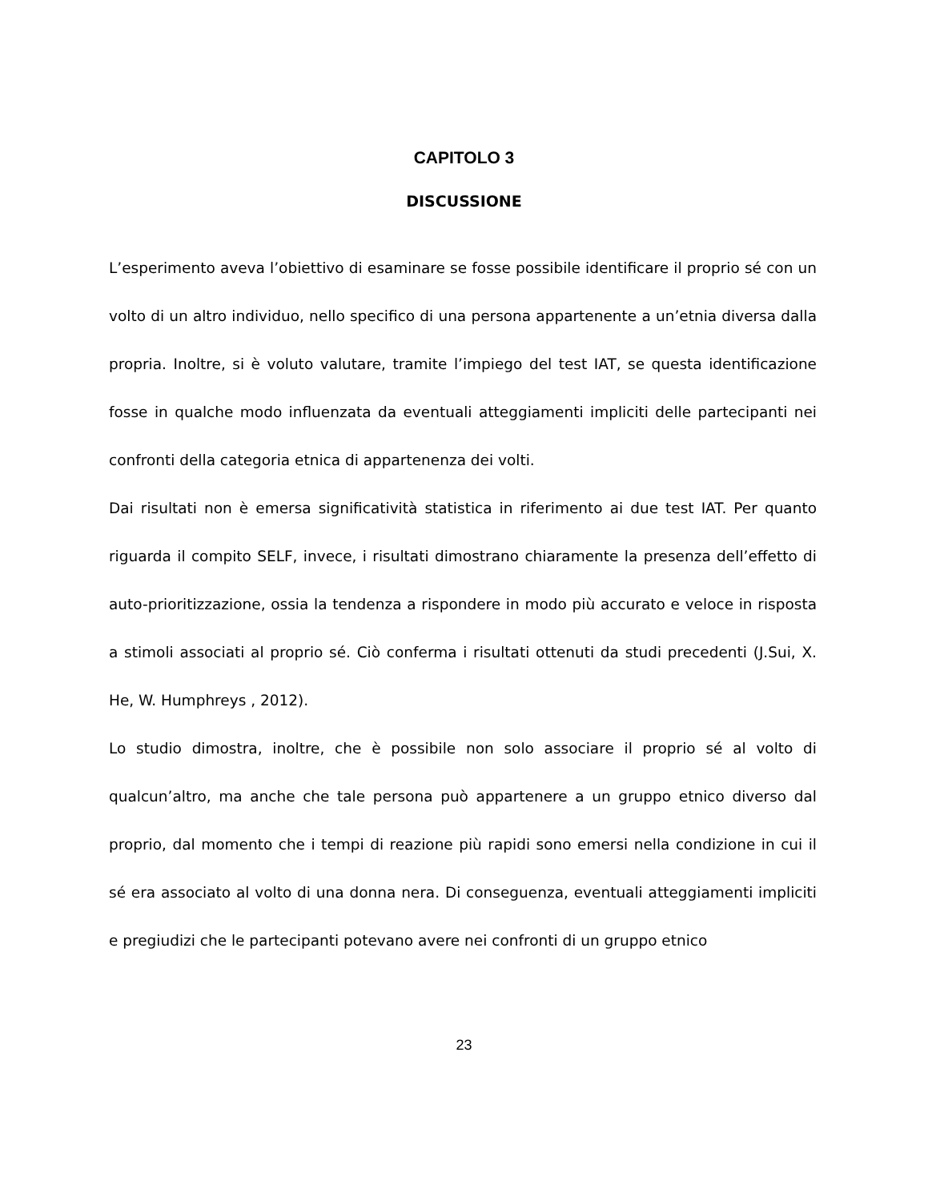CAPITOLO 3
DISCUSSIONE
L’esperimento aveva l’obiettivo di esaminare se fosse possibile identificare il proprio sé con un volto di un altro individuo, nello specifico di una persona appartenente a un’etnia diversa dalla propria. Inoltre, si è voluto valutare, tramite l’impiego del test IAT, se questa identificazione fosse in qualche modo influenzata da eventuali atteggiamenti impliciti delle partecipanti nei confronti della categoria etnica di appartenenza dei volti.
Dai risultati non è emersa significatività statistica in riferimento ai due test IAT. Per quanto riguarda il compito SELF, invece, i risultati dimostrano chiaramente la presenza dell’effetto di auto-prioritizzazione, ossia la tendenza a rispondere in modo più accurato e veloce in risposta a stimoli associati al proprio sé. Ciò conferma i risultati ottenuti da studi precedenti (J.Sui, X. He, W. Humphreys , 2012).
Lo studio dimostra, inoltre, che è possibile non solo associare il proprio sé al volto di qualcun’altro, ma anche che tale persona può appartenere a un gruppo etnico diverso dal proprio, dal momento che i tempi di reazione più rapidi sono emersi nella condizione in cui il sé era associato al volto di una donna nera. Di conseguenza, eventuali atteggiamenti impliciti e pregiudizi che le partecipanti potevano avere nei confronti di un gruppo etnico
23